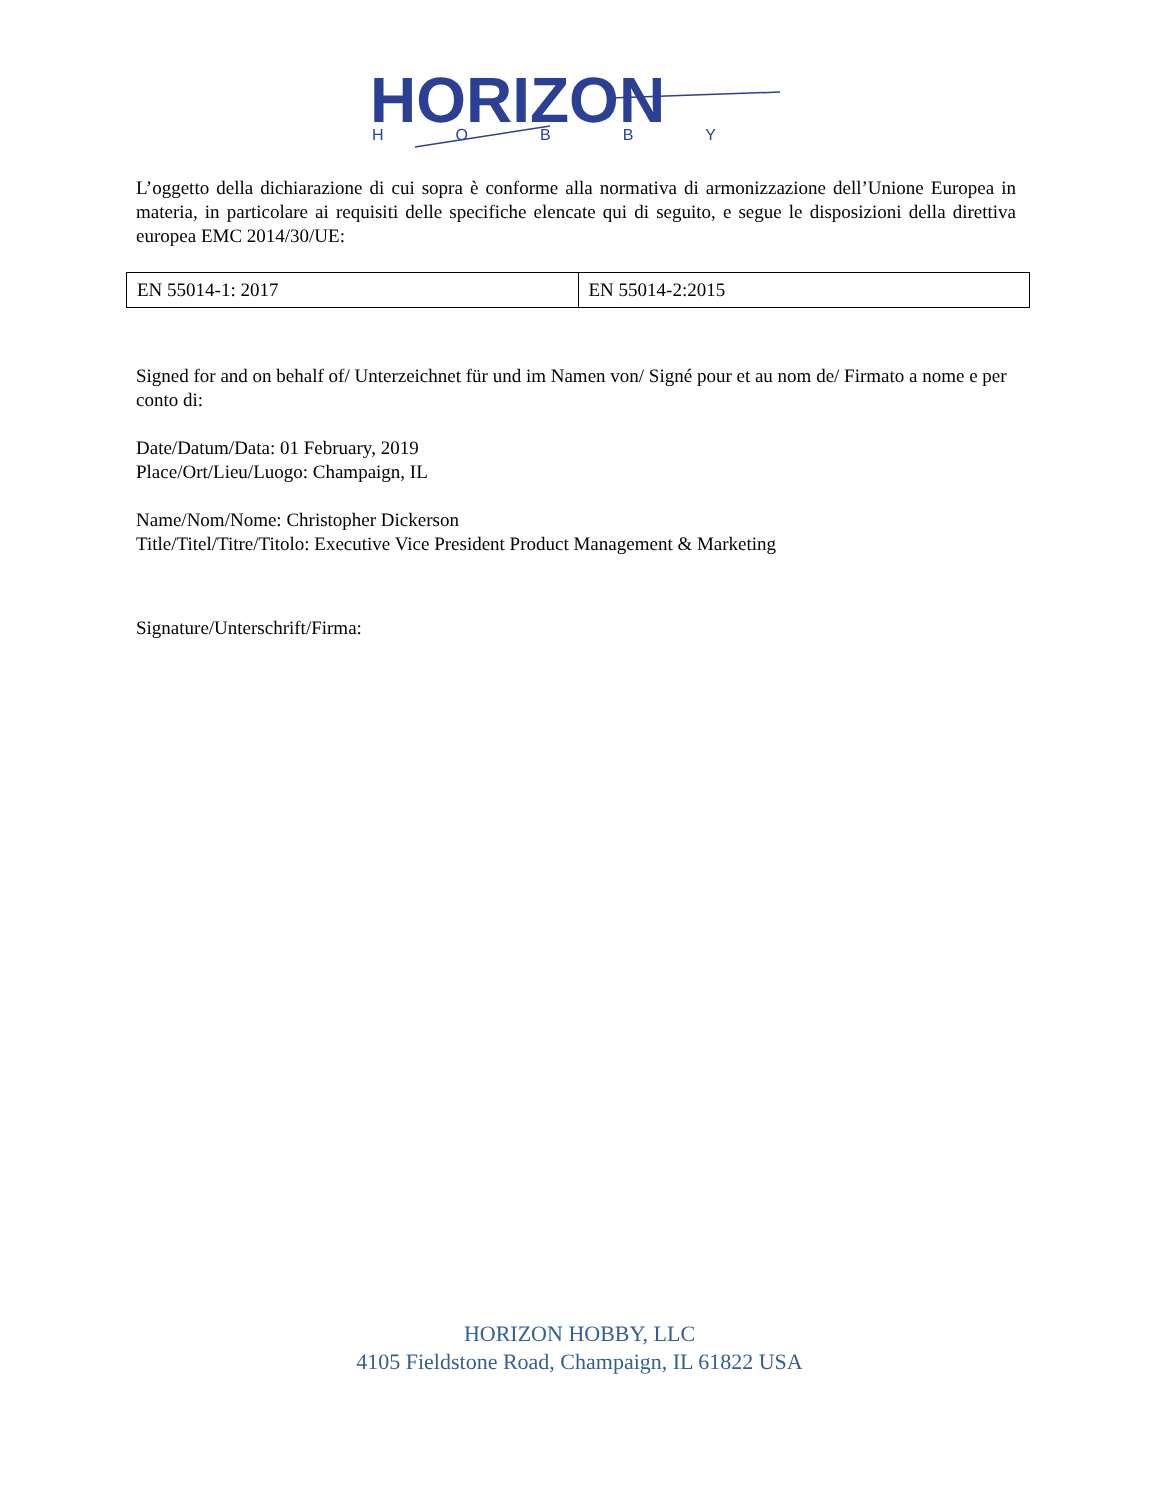HORIZON
HOBBY
L’oggetto della dichiarazione di cui sopra è conforme alla normativa di armonizzazione dell’Unione Europea in materia, in particolare ai requisiti delle specifiche elencate qui di seguito, e segue le disposizioni della direttiva europea EMC 2014/30/UE:
| EN 55014-1: 2017 | EN 55014-2:2015 |
Signed for and on behalf of/ Unterzeichnet für und im Namen von/ Signé pour et au nom de/ Firmato a nome e per conto di:
Date/Datum/Data: 01 February, 2019
Place/Ort/Lieu/Luogo: Champaign, IL
Name/Nom/Nome: Christopher Dickerson
Title/Titel/Titre/Titolo: Executive Vice President Product Management & Marketing
Signature/Unterschrift/Firma:
HORIZON HOBBY, LLC
4105 Fieldstone Road, Champaign, IL 61822 USA